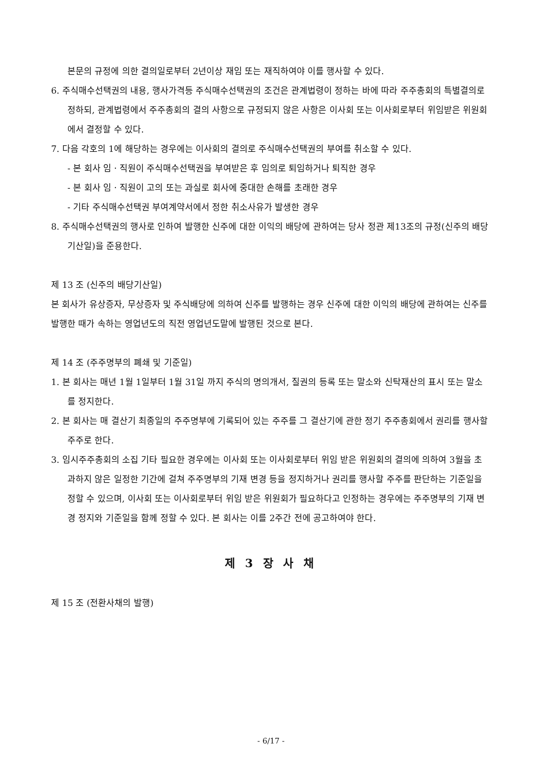본문의 규정에 의한 결의일로부터 2년이상 재임 또는 재직하여야 이를 행사할 수 있다.
6. 주식매수선택권의 내용, 행사가격등 주식매수선택권의 조건은 관계법령이 정하는 바에 따라 주주총회의 특별결의로 정하되, 관계법령에서 주주총회의 결의 사항으로 규정되지 않은 사항은 이사회 또는 이사회로부터 위임받은 위원회에서 결정할 수 있다.
7. 다음 각호의 1에 해당하는 경우에는 이사회의 결의로 주식매수선택권의 부여를 취소할 수 있다.
- 본 회사 임ㆍ직원이 주식매수선택권을 부여받은 후 임의로 퇴임하거나 퇴직한 경우
- 본 회사 임ㆍ직원이 고의 또는 과실로 회사에 중대한 손해를 초래한 경우
- 기타 주식매수선택권 부여계약서에서 정한 취소사유가 발생한 경우
8. 주식매수선택권의 행사로 인하여 발행한 신주에 대한 이익의 배당에 관하여는 당사 정관 제13조의 규정(신주의 배당 기산일)을 준용한다.
제 13 조 (신주의 배당기산일)
본 회사가 유상증자, 무상증자 및 주식배당에 의하여 신주를 발행하는 경우 신주에 대한 이익의 배당에 관하여는 신주를 발행한 때가 속하는 영업년도의 직전 영업년도말에 발행된 것으로 본다.
제 14 조 (주주명부의 폐쇄 및 기준일)
1. 본 회사는 매년 1월 1일부터 1월 31일 까지 주식의 명의개서, 질권의 등록 또는 말소와 신탁재산의 표시 또는 말소를 정지한다.
2. 본 회사는 매 결산기 최종일의 주주명부에 기록되어 있는 주주를 그 결산기에 관한 정기 주주총회에서 권리를 행사할 주주로 한다.
3. 임시주주총회의 소집 기타 필요한 경우에는 이사회 또는 이사회로부터 위임 받은 위원회의 결의에 의하여 3월을 초과하지 않은 일정한 기간에 걸쳐 주주명부의 기재 변경 등을 정지하거나 권리를 행사할 주주를 판단하는 기준일을 정할 수 있으며, 이사회 또는 이사회로부터 위임 받은 위원회가 필요하다고 인정하는 경우에는 주주명부의 기재 변경 정지와 기준일을 함께 정할 수 있다. 본 회사는 이를 2주간 전에 공고하여야 한다.
제 3 장 사 채
제 15 조 (전환사채의 발행)
- 6/17 -